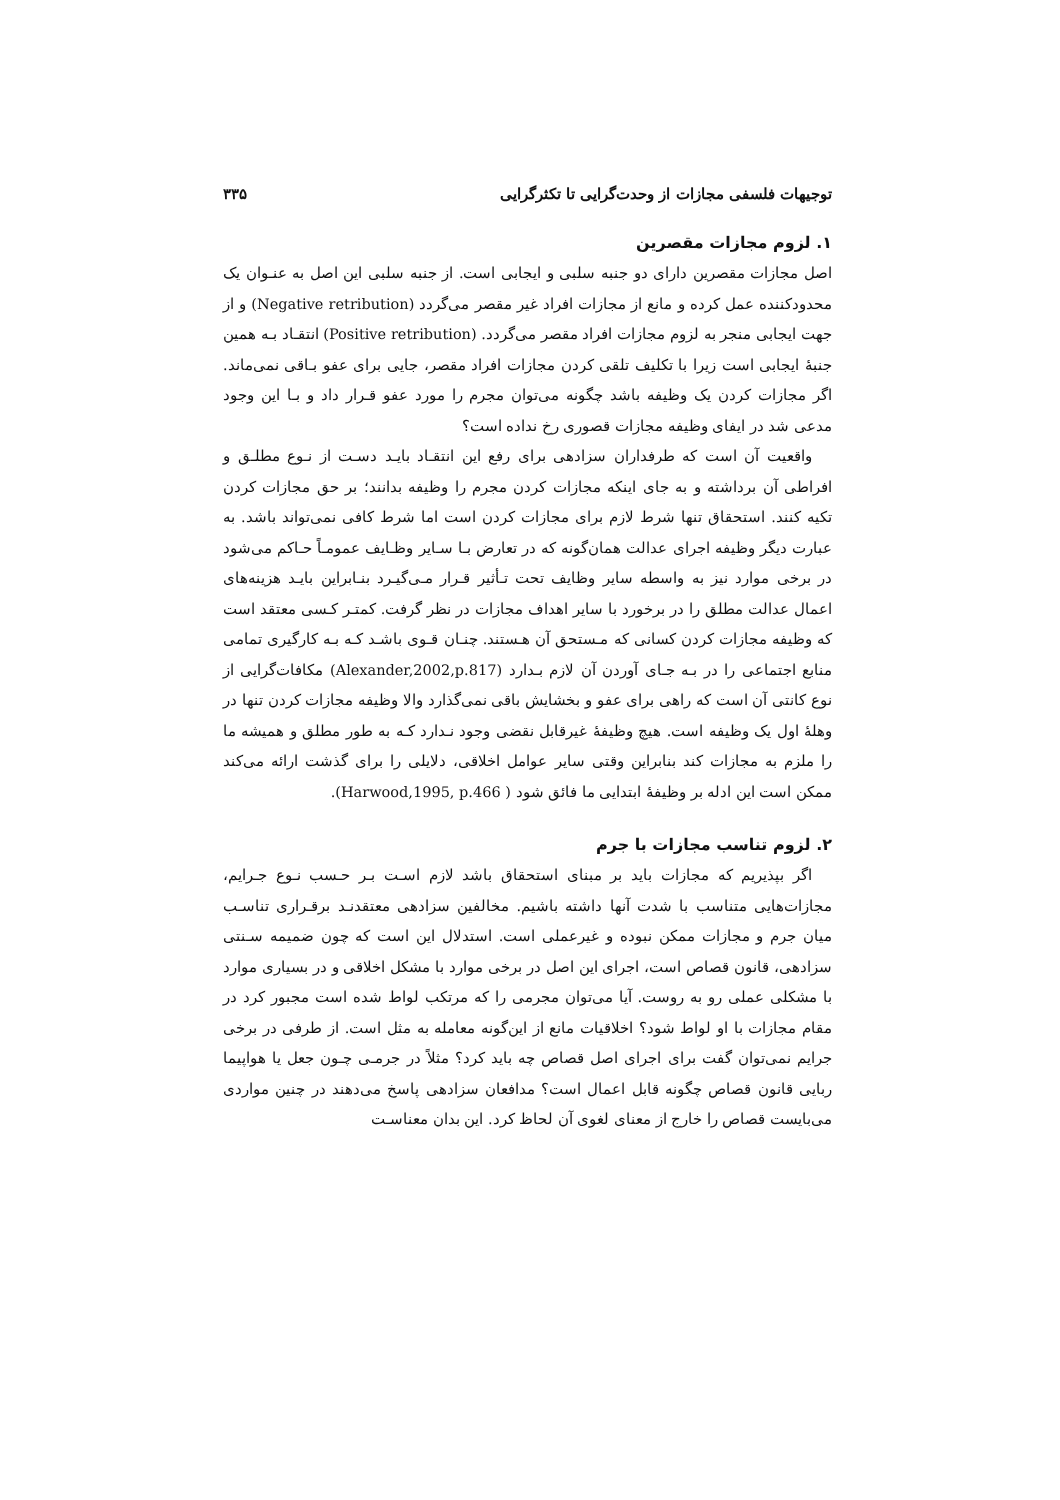توجیهات فلسفی مجازات از وحدت‌گرایی تا تکثرگرایی ۳۳۵
۱. لزوم مجازات مقصرین
اصل مجازات مقصرین دارای دو جنبه سلبی و ایجابی است. از جنبه سلبی این اصل به عنـوان یک محدودکننده عمل کرده و مانع از مجازات افراد غیر مقصر می‌گردد (Negative retribution) و از جهت ایجابی منجر به لزوم مجازات افراد مقصر می‌گردد. (Positive retribution) انتقـاد بـه همین جنبهٔ ایجابی است زیرا با تکلیف تلقی کردن مجازات افراد مقصر، جایی برای عفو بـاقی نمی‌ماند. اگر مجازات کردن یک وظیفه باشد چگونه می‌توان مجرم را مورد عفو قـرار داد و بـا این وجود مدعی شد در ایفای وظیفه مجازات قصوری رخ نداده است؟
واقعیت آن است که طرفداران سزادهی برای رفع این انتقـاد بایـد دسـت از نـوع مطلـق و افراطی آن برداشته و به جای اینکه مجازات کردن مجرم را وظیفه بدانند؛ بر حق مجازات کردن تکیه کنند. استحقاق تنها شرط لازم برای مجازات کردن است اما شرط کافی نمی‌تواند باشد. به عبارت دیگر وظیفه اجرای عدالت همان‌گونه که در تعارض بـا سـایر وظـایف عمومـاً حـاکم می‌شود در برخی موارد نیز به واسطه سایر وظایف تحت تـأثیر قـرار مـی‌گیـرد بنـابراین بایـد هزینه‌های اعمال عدالت مطلق را در برخورد با سایر اهداف مجازات در نظر گرفت. کمتـر کـسی معتقد است که وظیفه مجازات کردن کسانی که مـستحق آن هـستند. چنـان قـوی باشـد کـه بـه کارگیری تمامی منابع اجتماعی را در بـه جـای آوردن آن لازم بـدارد (Alexander,2002,p.817) مکافات‌گرایی از نوع کانتی آن است که راهی برای عفو و بخشایش باقی نمی‌گذارد والا وظیفه مجازات کردن تنها در وهلهٔ اول یک وظیفه است. هیچ وظیفهٔ غیرقابل نقضی وجود نـدارد کـه به طور مطلق و همیشه ما را ملزم به مجازات کند بنابراین وقتی سایر عوامل اخلاقی، دلایلی را برای گذشت ارائه می‌کند ممکن است این ادله بر وظیفهٔ ابتدایی ما فائق شود ( Harwood,1995, p.466).
۲. لزوم تناسب مجازات با جرم
اگر بپذیریم که مجازات باید بر مبنای استحقاق باشد لازم اسـت بـر حـسب نـوع جـرایم، مجازات‌هایی متناسب با شدت آنها داشته باشیم. مخالفین سزادهی معتقدنـد برقـراری تناسـب میان جرم و مجازات ممکن نبوده و غیرعملی است. استدلال این است که چون ضمیمه سـنتی سزادهی، قانون قصاص است، اجرای این اصل در برخی موارد با مشکل اخلاقی و در بسیاری موارد با مشکلی عملی رو به روست. آیا می‌توان مجرمی را که مرتکب لواط شده است مجبور کرد در مقام مجازات با او لواط شود؟ اخلاقیات مانع از این‌گونه معامله به مثل است. از طرفی در برخی جرایم نمی‌توان گفت برای اجرای اصل قصاص چه باید کرد؟ مثلاً در جرمـی چـون جعل یا هواپیما ربایی قانون قصاص چگونه قابل اعمال است؟ مدافعان سزادهی پاسخ می‌دهند در چنین مواردی می‌بایست قصاص را خارج از معنای لغوی آن لحاظ کرد. این بدان معناسـت